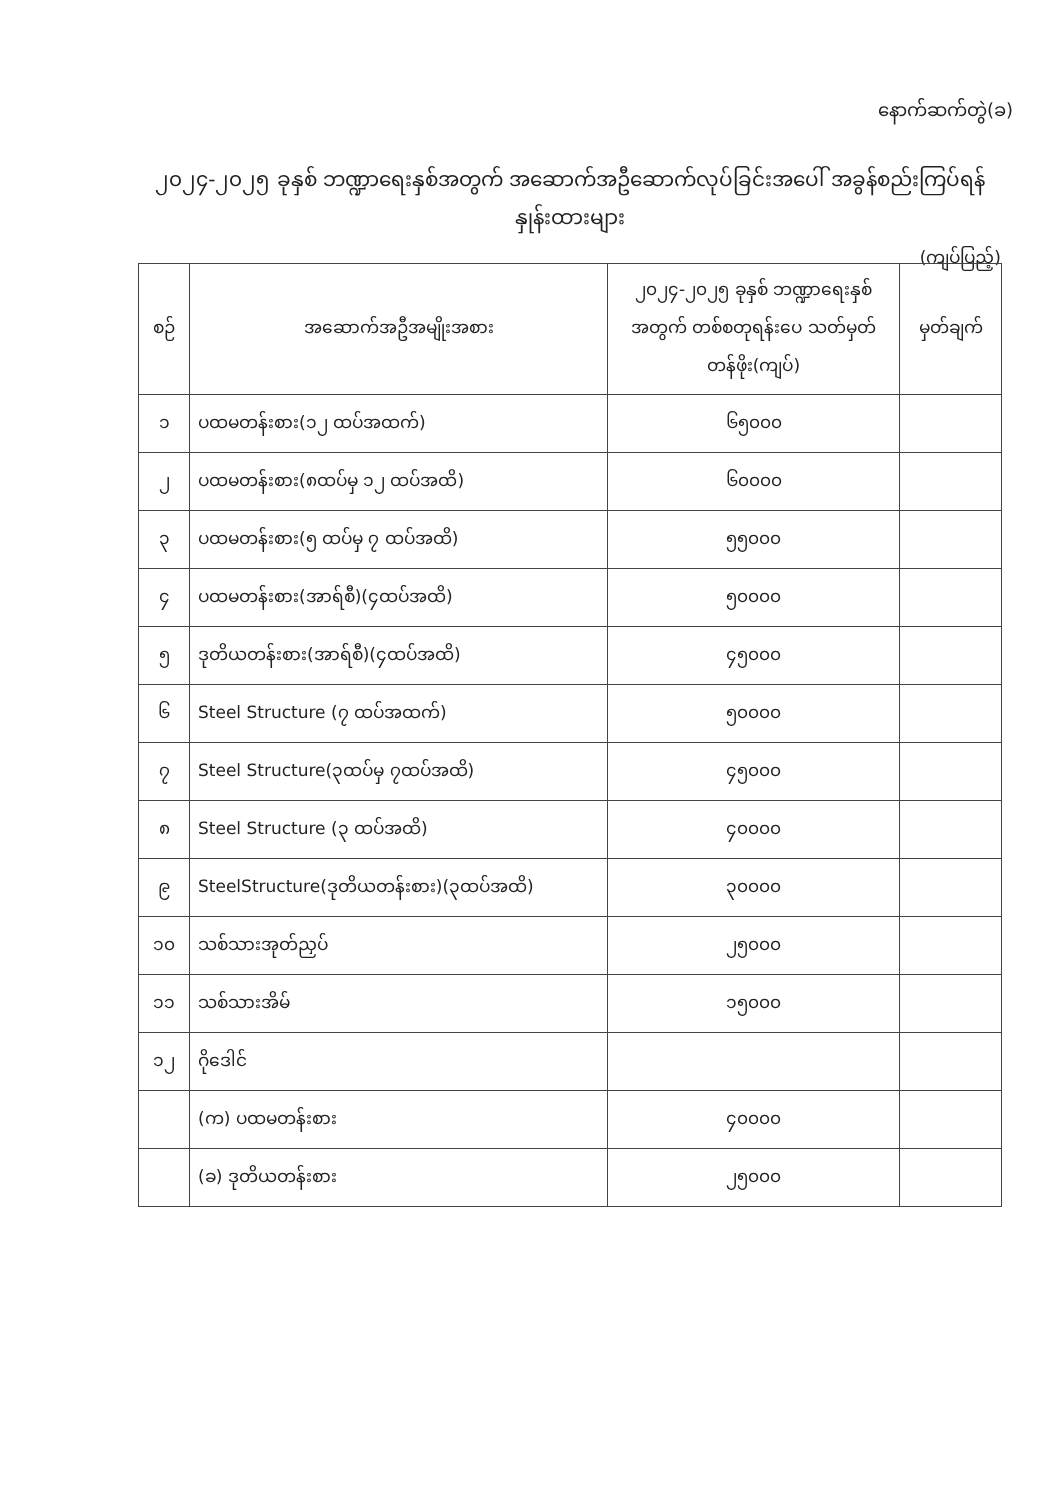နောက်ဆက်တွဲ(ခ)
၂၀၂၄-၂၀၂၅ ခုနှစ် ဘဏ္ဍာရေးနှစ်အတွက် အဆောက်အဦဆောက်လုပ်ခြင်းအပေါ် အခွန်စည်းကြပ်ရန် နှုန်းထားများ
(ကျပ်ပြည့်)
| စဉ် | အဆောက်အဦအမျိုးအစား | ၂၀၂၄-၂၀၂၅ ခုနှစ် ဘဏ္ဍာရေးနှစ် အတွက် တစ်စတုရန်းပေ သတ်မှတ်တန်ဖိုး(ကျပ်) | မှတ်ချက် |
| --- | --- | --- | --- |
| ၁ | ပထမတန်းစား(၁၂ ထပ်အထက်) | ၆၅၀၀၀ | |
| ၂ | ပထမတန်းစား(၈ထပ်မှ ၁၂ ထပ်အထိ) | ၆၀၀၀၀ | |
| ၃ | ပထမတန်းစား(၅ ထပ်မှ ၇ ထပ်အထိ) | ၅၅၀၀၀ | |
| ၄ | ပထမတန်းစား(အာရ်စီ)(၄ထပ်အထိ) | ၅၀၀၀၀ | |
| ၅ | ဒုတိယတန်းစား(အာရ်စီ)(၄ထပ်အထိ) | ၄၅၀၀၀ | |
| ၆ | Steel Structure (၇ ထပ်အထက်) | ၅၀၀၀၀ | |
| ၇ | Steel Structure(၃ထပ်မှ ၇ထပ်အထိ) | ၄၅၀၀၀ | |
| ၈ | Steel Structure (၃ ထပ်အထိ) | ၄၀၀၀၀ | |
| ၉ | SteelStructure(ဒုတိယတန်းစား)(၃ထပ်အထိ) | ၃၀၀၀၀ | |
| ၁၀ | သစ်သားအုတ်ညှပ် | ၂၅၀၀၀ | |
| ၁၁ | သစ်သားအိမ် | ၁၅၀၀၀ | |
| ၁၂ | ဂိုဒေါင် | | |
| | (က) ပထမတန်းစား | ၄၀၀၀၀ | |
| | (ခ) ဒုတိယတန်းစား | ၂၅၀၀၀ | |